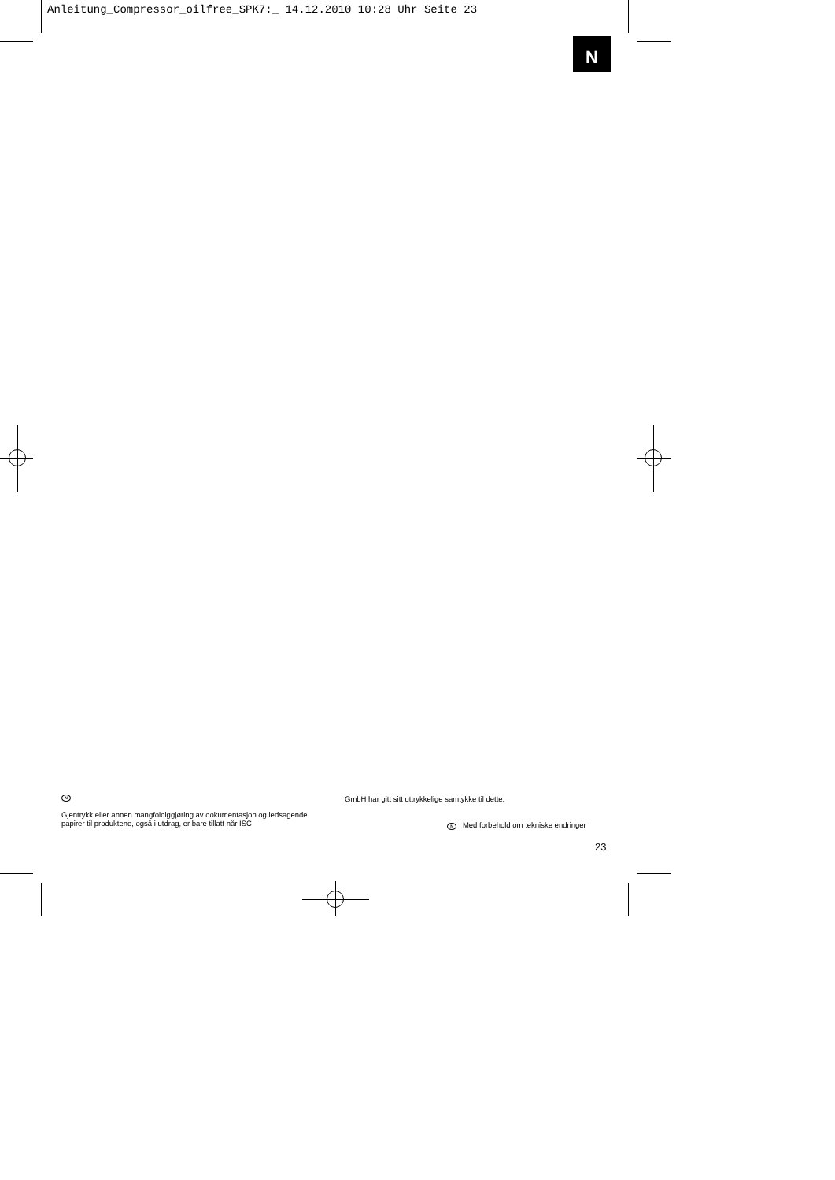Anleitung_Compressor_oilfree_SPK7:_ 14.12.2010 10:28 Uhr Seite 23
N
N
Gjentrykk eller annen mangfoldiggjøring av dokumentasjon og ledsagende papirer til produktene, også i utdrag, er bare tillatt når ISC
GmbH har gitt sitt uttrykkelige samtykke til dette.
N Med forbehold om tekniske endringer
23